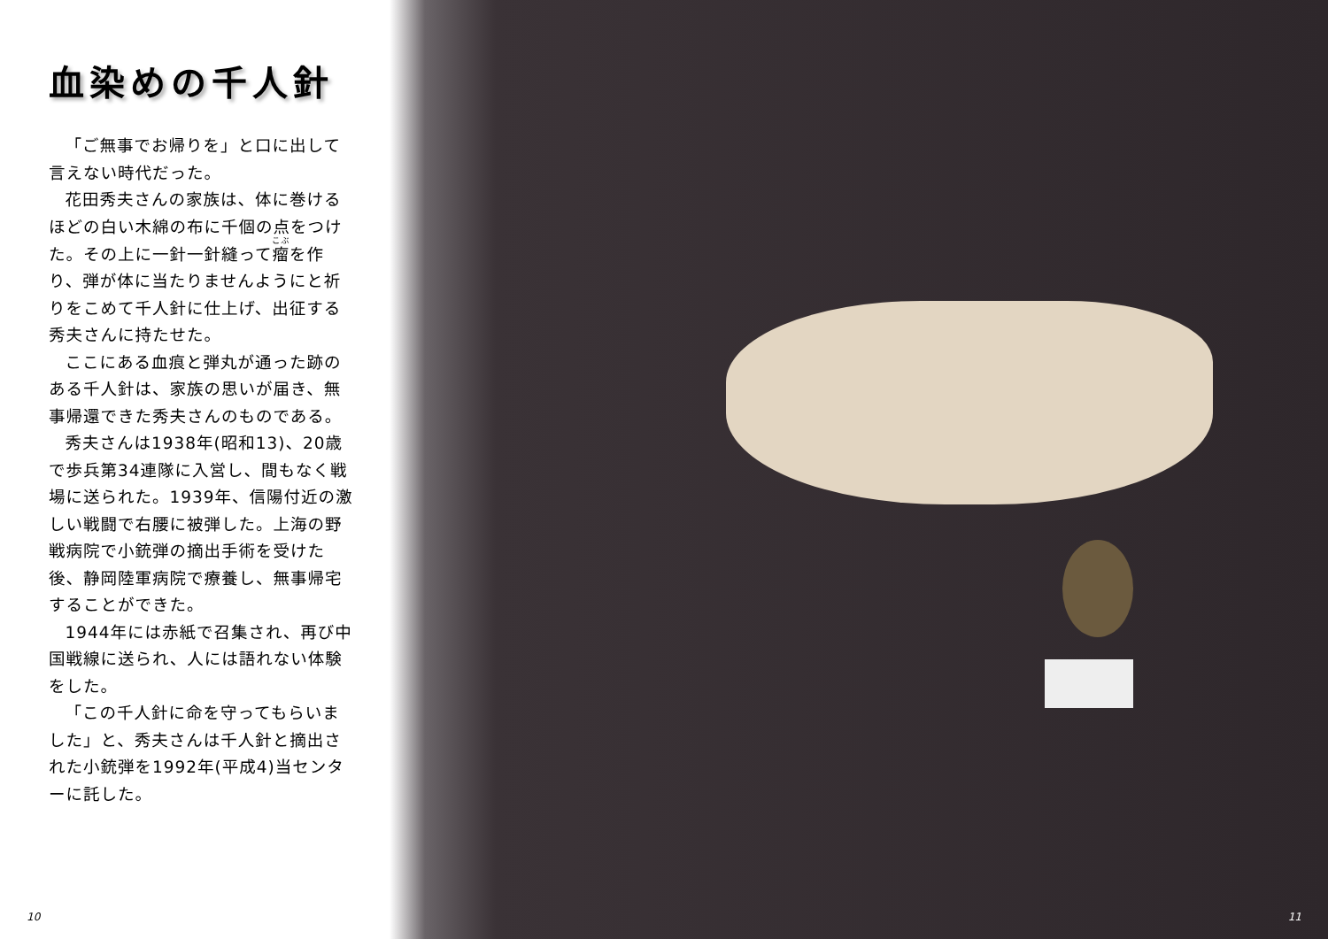血染めの千人針
「ご無事でお帰りを」と口に出して言えない時代だった。
花田秀夫さんの家族は、体に巻けるほどの白い木綿の布に千個の点をつけた。その上に一針一針縫って瘤を作り、弾が体に当たりませんようにと祈りをこめて千人針に仕上げ、出征する秀夫さんに持たせた。
ここにある血痕と弾丸が通った跡のある千人針は、家族の思いが届き、無事帰還できた秀夫さんのものである。
秀夫さんは1938年(昭和13)、20歳で歩兵第34連隊に入営し、間もなく戦場に送られた。1939年、信陽付近の激しい戦闘で右腰に被弾した。上海の野戦病院で小銃弾の摘出手術を受けた後、静岡陸軍病院で療養し、無事帰宅することができた。
1944年には赤紙で召集され、再び中国戦線に送られ、人には語れない体験をした。
「この千人針に命を守ってもらいました」と、秀夫さんは千人針と摘出された小銃弾を1992年(平成4)当センターに託した。
10
11